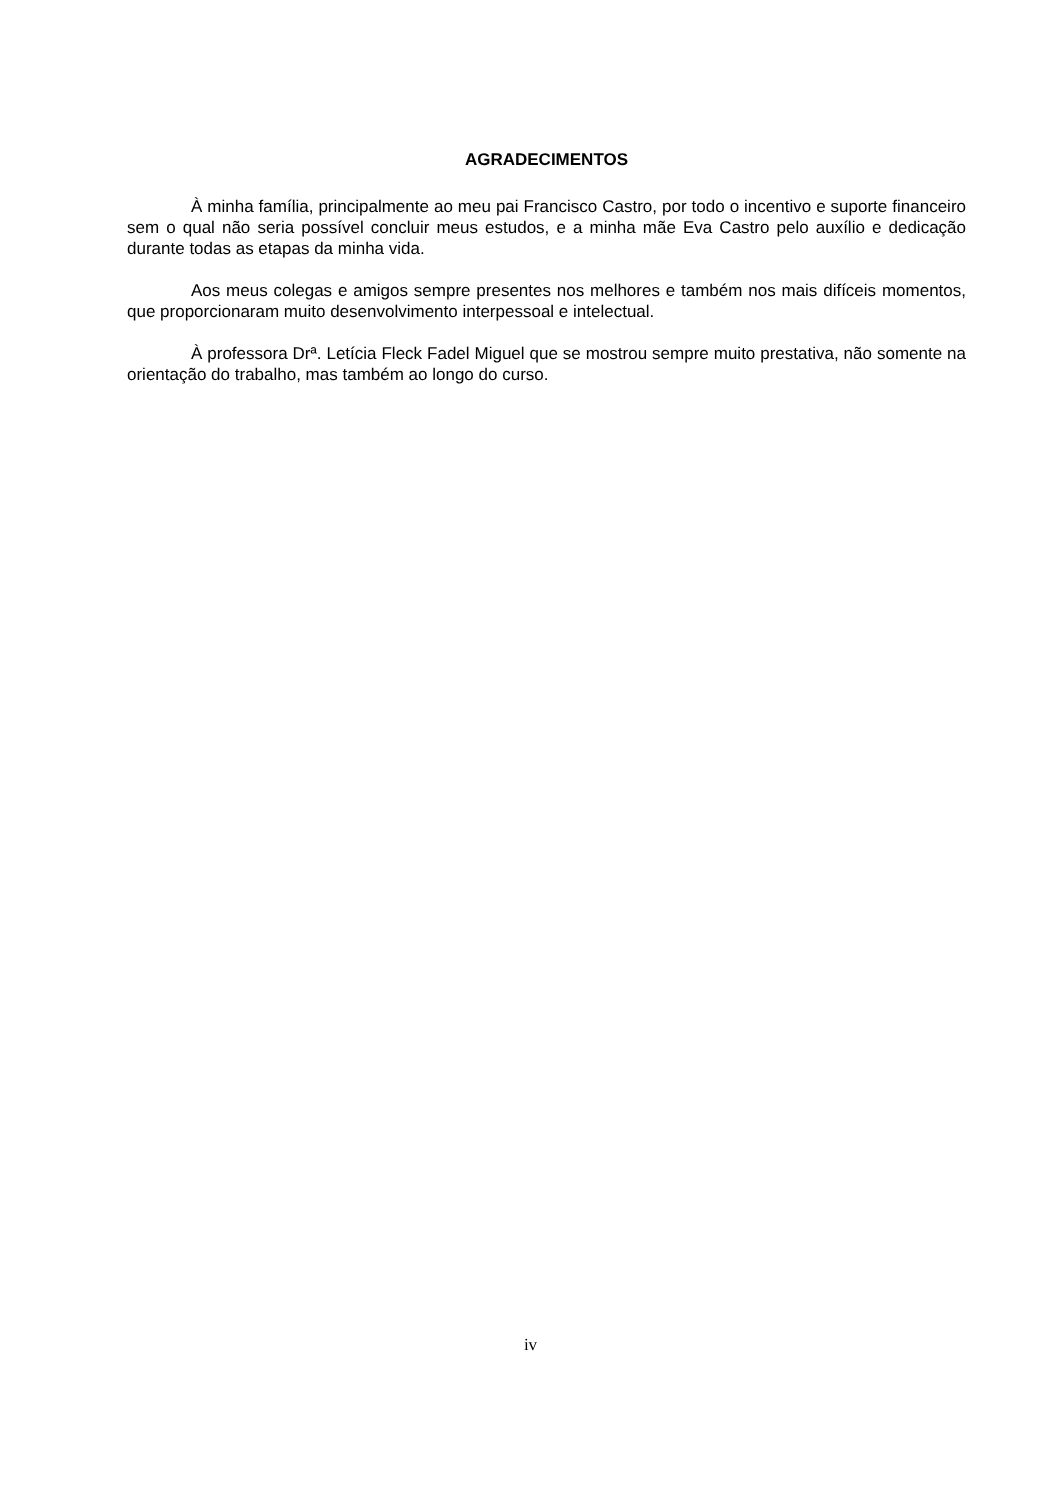AGRADECIMENTOS
À minha família, principalmente ao meu pai Francisco Castro, por todo o incentivo e suporte financeiro sem o qual não seria possível concluir meus estudos, e a minha mãe Eva Castro pelo auxílio e dedicação durante todas as etapas da minha vida.
Aos meus colegas e amigos sempre presentes nos melhores e também nos mais difíceis momentos, que proporcionaram muito desenvolvimento interpessoal e intelectual.
À professora Drª. Letícia Fleck Fadel Miguel que se mostrou sempre muito prestativa, não somente na orientação do trabalho, mas também ao longo do curso.
iv